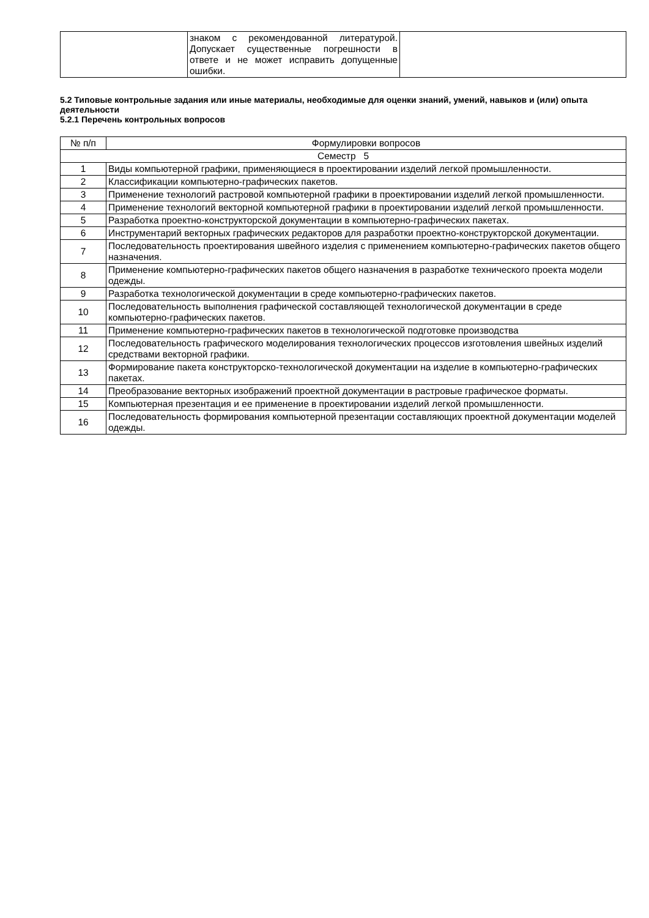| | знаком с рекомендованной литературой. Допускает существенные погрешности в ответе и не может исправить допущенные ошибки. | |
5.2 Типовые контрольные задания или иные материалы, необходимые для оценки знаний, умений, навыков и (или) опыта деятельности
5.2.1 Перечень контрольных вопросов
| № п/п | Формулировки вопросов |
| --- | --- |
| Семестр 5 | |
| 1 | Виды компьютерной графики, применяющиеся в проектировании изделий легкой промышленности. |
| 2 | Классификации компьютерно-графических пакетов. |
| 3 | Применение технологий растровой компьютерной графики в проектировании изделий легкой промышленности. |
| 4 | Применение технологий векторной компьютерной графики в проектировании изделий легкой промышленности. |
| 5 | Разработка проектно-конструкторской документации в компьютерно-графических пакетах. |
| 6 | Инструментарий векторных графических редакторов для разработки проектно-конструкторской документации. |
| 7 | Последовательность проектирования швейного изделия с применением компьютерно-графических пакетов общего назначения. |
| 8 | Применение компьютерно-графических пакетов общего назначения в разработке технического проекта модели одежды. |
| 9 | Разработка технологической документации в среде компьютерно-графических пакетов. |
| 10 | Последовательность выполнения графической составляющей технологической документации в среде компьютерно-графических пакетов. |
| 11 | Применение компьютерно-графических пакетов в технологической подготовке производства |
| 12 | Последовательность графического моделирования технологических процессов изготовления швейных изделий средствами векторной графики. |
| 13 | Формирование пакета конструкторско-технологической документации на изделие в компьютерно-графических пакетах. |
| 14 | Преобразование векторных изображений проектной документации в растровые графическое форматы. |
| 15 | Компьютерная презентация и ее применение в проектировании изделий легкой промышленности. |
| 16 | Последовательность формирования компьютерной презентации составляющих проектной документации моделей одежды. |